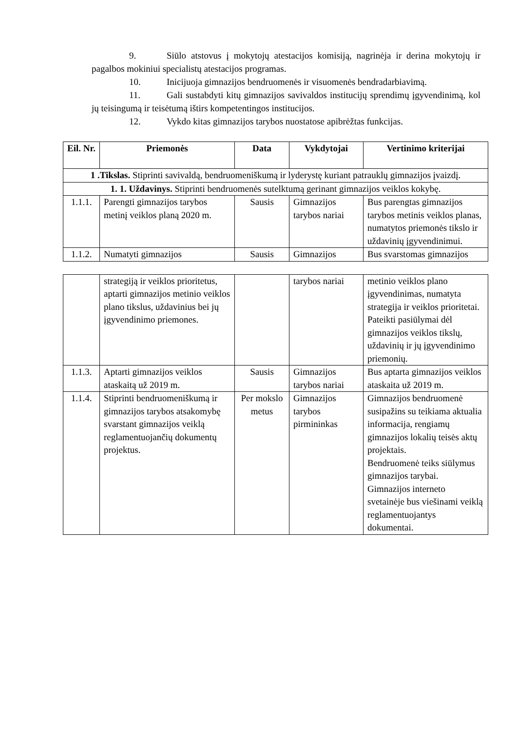9. Siūlo atstovus į mokytojų atestacijos komisiją, nagrinėja ir derina mokytojų ir pagalbos mokiniui specialistų atestacijos programas.
10. Inicijuoja gimnazijos bendruomenės ir visuomenės bendradarbiavimą.
11. Gali sustabdyti kitų gimnazijos savivaldos institucijų sprendimų įgyvendinimą, kol jų teisingumą ir teisėtumą ištirs kompetentingos institucijos.
12. Vykdo kitas gimnazijos tarybos nuostatose apibrėžtas funkcijas.
| Eil. Nr. | Priemonės | Data | Vykdytojai | Vertinimo kriterijai |
| --- | --- | --- | --- | --- |
| 1 .Tikslas. Stiprinti savivaldą, bendruomeniškumą ir lyderystę kuriant patrauklų gimnazijos įvaizdį. | | | | |
| 1. 1. Uždavinys. Stiprinti bendruomenės sutelktumą gerinant gimnazijos veiklos kokybę. | | | | |
| 1.1.1. | Parengti gimnazijos tarybos metinį veiklos planą 2020 m. | Sausis | Gimnazijos tarybos nariai | Bus parengtas gimnazijos tarybos metinis veiklos planas, numatytos priemonės tikslo ir uždavinių įgyvendinimui. |
| 1.1.2. | Numatyti gimnazijos | Sausis | Gimnazijos | Bus svarstomas gimnazijos |
| | strategiją ir veiklos prioritetus, aptarti gimnazijos metinio veiklos plano tikslus, uždavinius bei jų įgyvendinimo priemones. | | tarybos nariai | metinio veiklos plano įgyvendinimas, numatyta strategija ir veiklos prioritetai. Pateikti pasiūlymai dėl gimnazijos veiklos tikslų, uždavinių ir jų įgyvendinimo priemonių. |
| 1.1.3. | Aptarti gimnazijos veiklos ataskaitą už 2019 m. | Sausis | Gimnazijos tarybos nariai | Bus aptarta gimnazijos veiklos ataskaita už 2019 m. |
| 1.1.4. | Stiprinti bendruomeniškumą ir gimnazijos tarybos atsakomybę svarstant gimnazijos veiklą reglamentuojančių dokumentų projektus. | Per mokslo metus | Gimnazijos tarybos pirmininkas | Gimnazijos bendruomenė susipažins su teikiama aktualia informacija, rengiamų gimnazijos lokalių teisės aktų projektais. Bendruomenė teiks siūlymus gimnazijos tarybai. Gimnazijos interneto svetainėje bus viešinami veiklą reglamentuojantys dokumentai. |